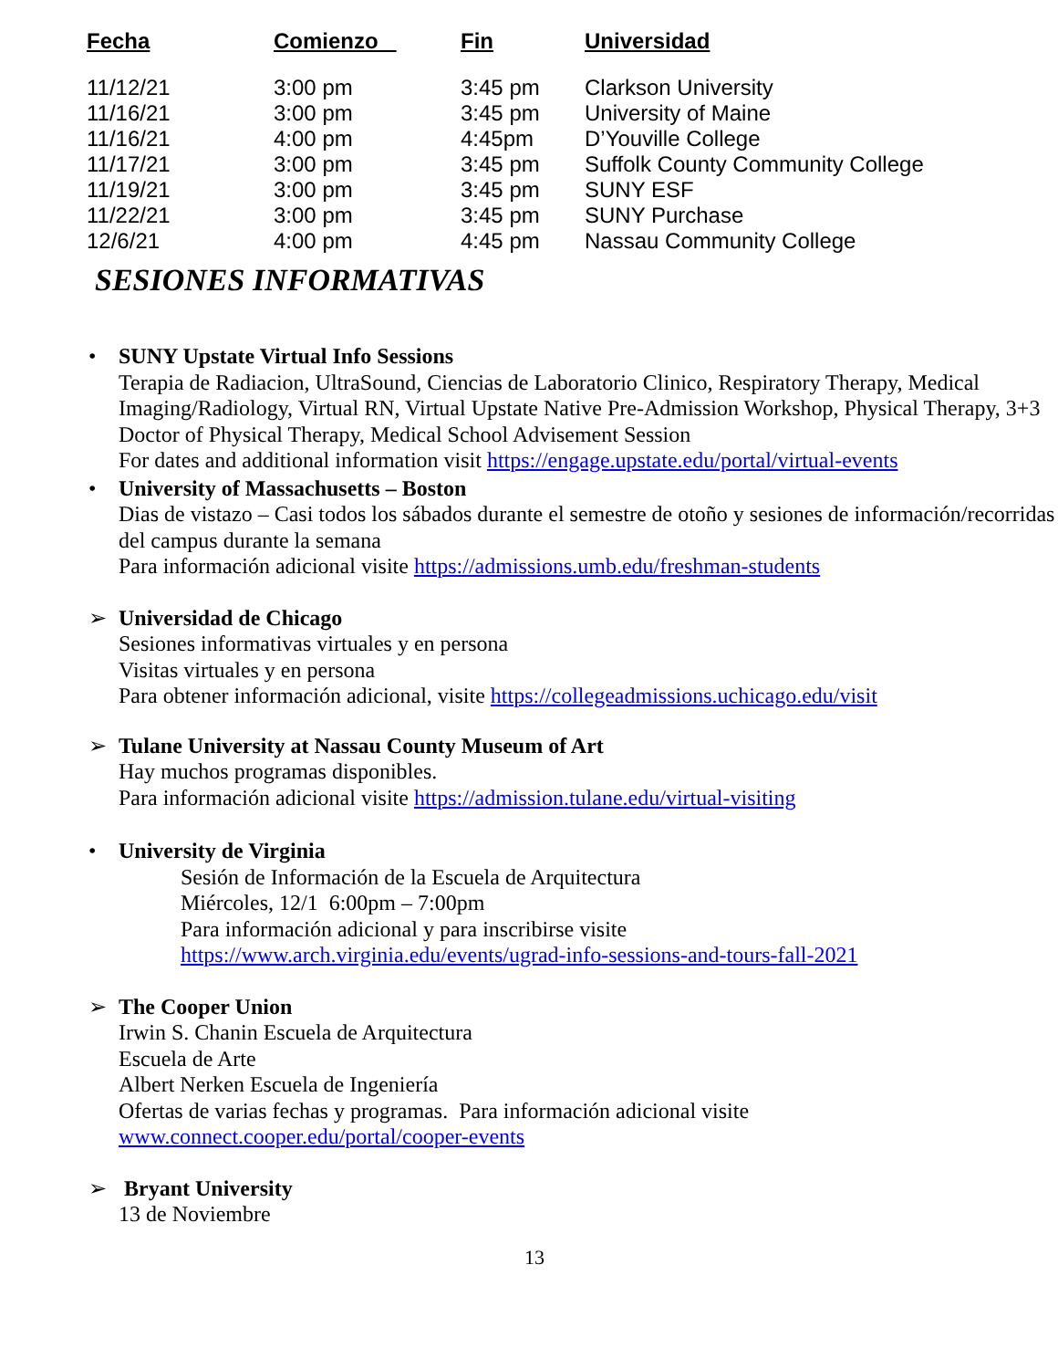| Fecha | Comienzo | Fin | Universidad |
| --- | --- | --- | --- |
| 11/12/21 | 3:00 pm | 3:45 pm | Clarkson University |
| 11/16/21 | 3:00 pm | 3:45 pm | University of Maine |
| 11/16/21 | 4:00 pm | 4:45pm | D’Youville College |
| 11/17/21 | 3:00 pm | 3:45 pm | Suffolk County Community College |
| 11/19/21 | 3:00 pm | 3:45 pm | SUNY ESF |
| 11/22/21 | 3:00 pm | 3:45 pm | SUNY Purchase |
| 12/6/21 | 4:00 pm | 4:45 pm | Nassau Community College |
SESIONES INFORMATIVAS
• SUNY Upstate Virtual Info Sessions
Terapia de Radiacion, UltraSound, Ciencias de Laboratorio Clinico, Respiratory Therapy, Medical Imaging/Radiology, Virtual RN, Virtual Upstate Native Pre-Admission Workshop, Physical Therapy, 3+3 Doctor of Physical Therapy, Medical School Advisement Session
For dates and additional information visit https://engage.upstate.edu/portal/virtual-events
• University of Massachusetts – Boston
Dias de vistazo – Casi todos los sábados durante el semestre de otoño y sesiones de información/recorridas del campus durante la semana
Para información adicional visite https://admissions.umb.edu/freshman-students
➢ Universidad de Chicago
Sesiones informativas virtuales y en persona
Visitas virtuales y en persona
Para obtener información adicional, visite https://collegeadmissions.uchicago.edu/visit
➢ Tulane University at Nassau County Museum of Art
Hay muchos programas disponibles.
Para información adicional visite https://admission.tulane.edu/virtual-visiting
• University de Virginia
Sesión de Información de la Escuela de Arquitectura
Miércoles, 12/1 6:00pm – 7:00pm
Para información adicional y para inscribirse visite
https://www.arch.virginia.edu/events/ugrad-info-sessions-and-tours-fall-2021
➢ The Cooper Union
Irwin S. Chanin Escuela de Arquitectura
Escuela de Arte
Albert Nerken Escuela de Ingeniería
Ofertas de varias fechas y programas. Para información adicional visite
www.connect.cooper.edu/portal/cooper-events
➢ Bryant University
13 de Noviembre
13